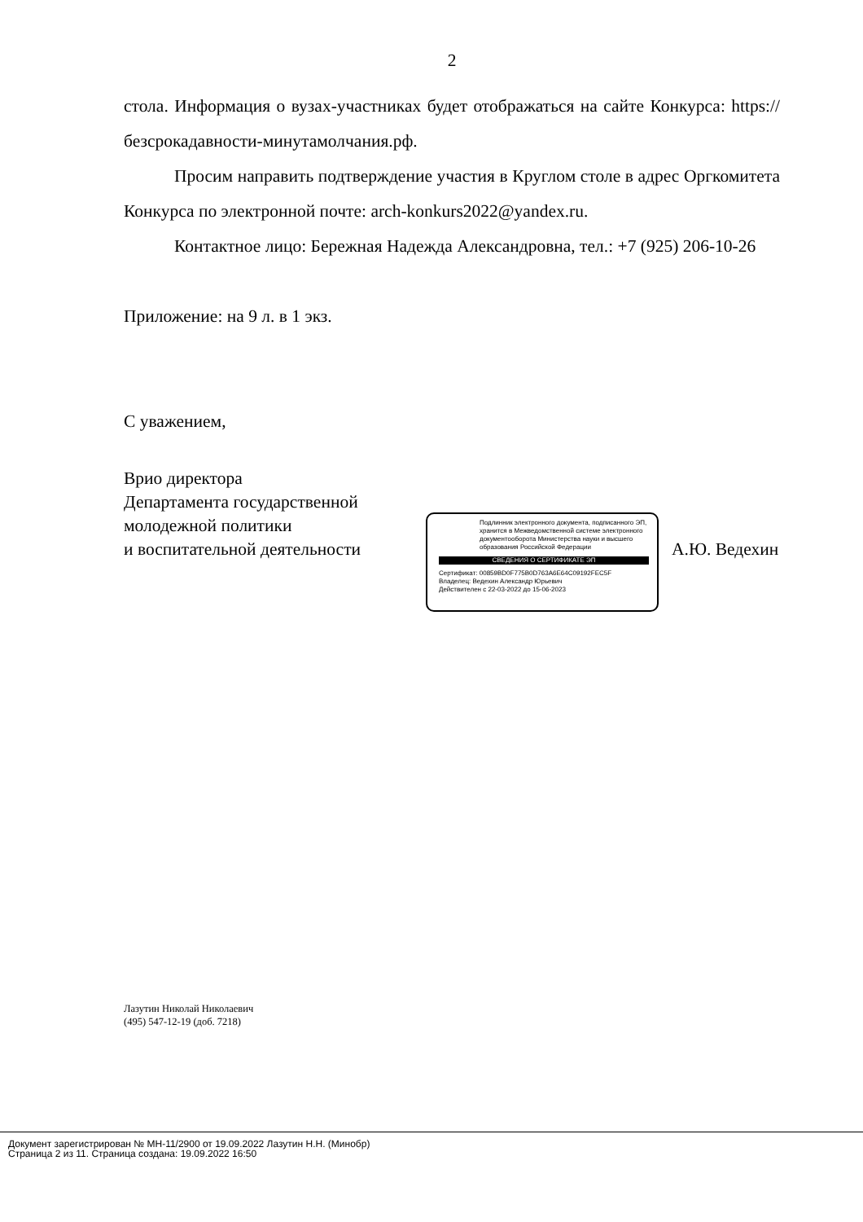2
стола. Информация о вузах-участниках будет отображаться на сайте Конкурса: https://безсрокадавности-минутамолчания.рф.
Просим направить подтверждение участия в Круглом столе в адрес Оргкомитета Конкурса по электронной почте: arch-konkurs2022@yandex.ru.
Контактное лицо: Бережная Надежда Александровна, тел.: +7 (925) 206-10-26
Приложение: на 9 л. в 1 экз.
С уважением,
Врио директора
Департамента государственной молодежной политики
и воспитательной деятельности
Подлинник электронного документа, подписанного ЭП, хранится в Межведомственной системе электронного документооборота Министерства науки и высшего образования Российской Федерации
СВЕДЕНИЯ О СЕРТИФИКАТЕ ЭП
Сертификат: 00859BD0F775B0D763A6E64C09192FEC5F
Владелец: Ведехин Александр Юрьевич
Действителен с 22-03-2022 до 15-06-2023
А.Ю. Ведехин
Лазутин Николай Николаевич
(495) 547-12-19 (доб. 7218)
Документ зарегистрирован № МН-11/2900 от 19.09.2022 Лазутин Н.Н. (Минобр)
Страница 2 из 11. Страница создана: 19.09.2022 16:50